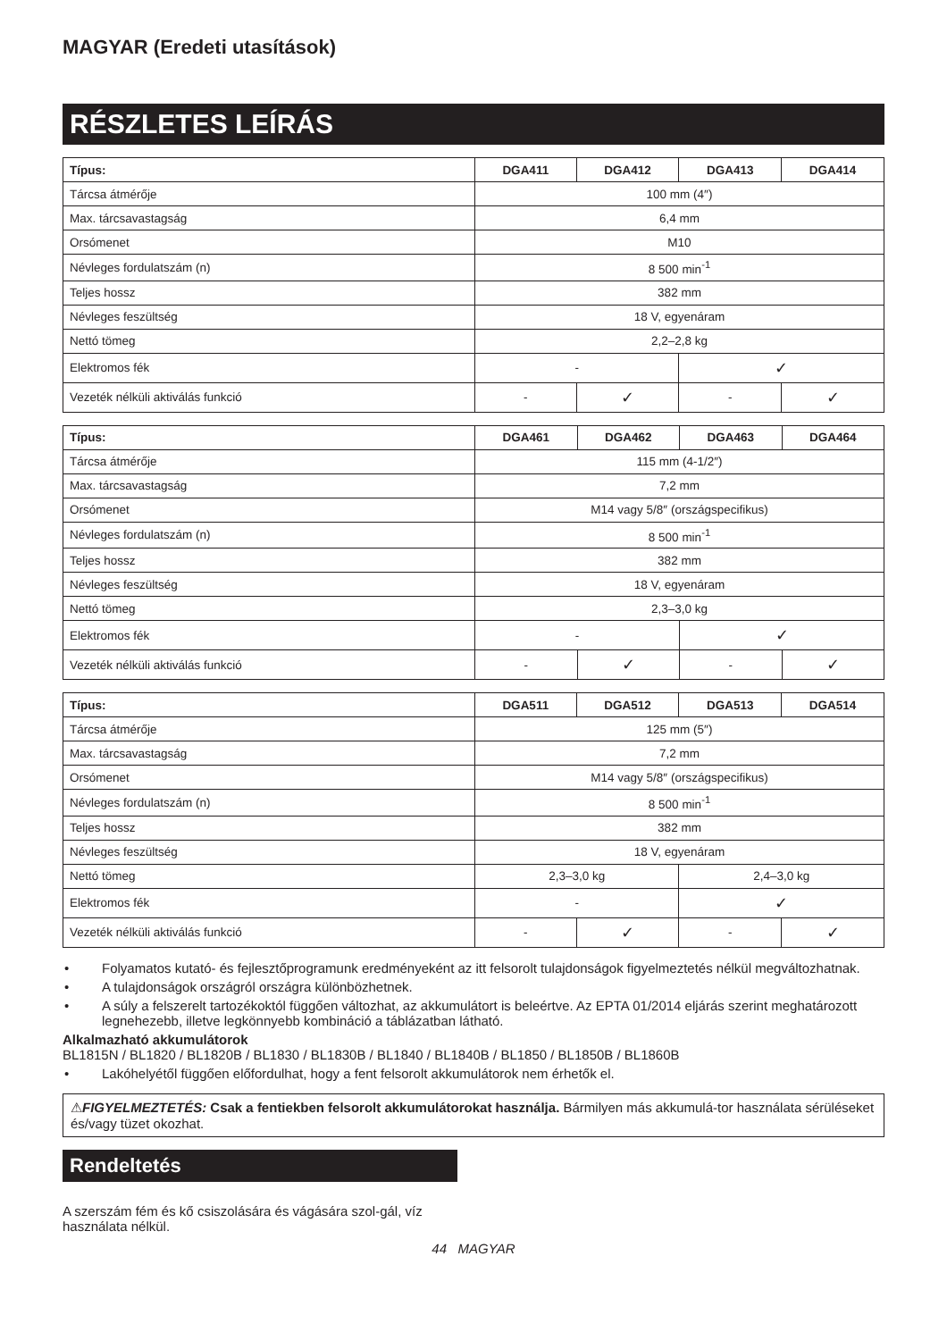MAGYAR (Eredeti utasítások)
RÉSZLETES LEÍRÁS
| Típus: | DGA411 | DGA412 | DGA413 | DGA414 |
| --- | --- | --- | --- | --- |
| Tárcsa átmérője | 100 mm (4″) | | | |
| Max. tárcsavastagság | 6,4 mm | | | |
| Orsómenet | M10 | | | |
| Névleges fordulatszám (n) | 8 500 min<sup>-1</sup> | | | |
| Teljes hossz | 382 mm | | | |
| Névleges feszültség | 18 V, egyenáram | | | |
| Nettó tömeg | 2,2–2,8 kg | | | |
| Elektromos fék | - | | ✓ | |
| Vezeték nélküli aktiválás funkció | - | ✓ | - | ✓ |
| Típus: | DGA461 | DGA462 | DGA463 | DGA464 |
| --- | --- | --- | --- | --- |
| Tárcsa átmérője | 115 mm (4-1/2″) | | | |
| Max. tárcsavastagság | 7,2 mm | | | |
| Orsómenet | M14 vagy 5/8″ (országspecifikus) | | | |
| Névleges fordulatszám (n) | 8 500 min<sup>-1</sup> | | | |
| Teljes hossz | 382 mm | | | |
| Névleges feszültség | 18 V, egyenáram | | | |
| Nettó tömeg | 2,3–3,0 kg | | | |
| Elektromos fék | - | | ✓ | |
| Vezeték nélküli aktiválás funkció | - | ✓ | - | ✓ |
| Típus: | DGA511 | DGA512 | DGA513 | DGA514 |
| --- | --- | --- | --- | --- |
| Tárcsa átmérője | 125 mm (5″) | | | |
| Max. tárcsavastagság | 7,2 mm | | | |
| Orsómenet | M14 vagy 5/8″ (országspecifikus) | | | |
| Névleges fordulatszám (n) | 8 500 min<sup>-1</sup> | | | |
| Teljes hossz | 382 mm | | | |
| Névleges feszültség | 18 V, egyenáram | | | |
| Nettó tömeg | 2,3–3,0 kg | | 2,4–3,0 kg | |
| Elektromos fék | - | | ✓ | |
| Vezeték nélküli aktiválás funkció | - | ✓ | - | ✓ |
• Folyamatos kutató- és fejlesztőprogramunk eredményeként az itt felsorolt tulajdonságok figyelmeztetés nélkül megváltozhatnak.
• A tulajdonságok országról országra különbözhetnek.
• A súly a felszerelt tartozékoktól függően változhat, az akkumulátort is beleértve. Az EPTA 01/2014 eljárás szerint meghatározott legnehezebb, illetve legkönnyebb kombináció a táblázatban látható.
Alkalmazható akkumulátorok
BL1815N / BL1820 / BL1820B / BL1830 / BL1830B / BL1840 / BL1840B / BL1850 / BL1850B / BL1860B
• Lakóhelyétől függően előfordulhat, hogy a fent felsorolt akkumulátorok nem érhetők el.
⚠FIGYELMEZTETÉS: Csak a fentiekben felsorolt akkumulátorokat használja. Bármilyen más akkumulá-tor használata sérüléseket és/vagy tüzet okozhat.
Rendeltetés
A szerszám fém és kő csiszolására és vágására szol-gál, víz használata nélkül.
44 MAGYAR